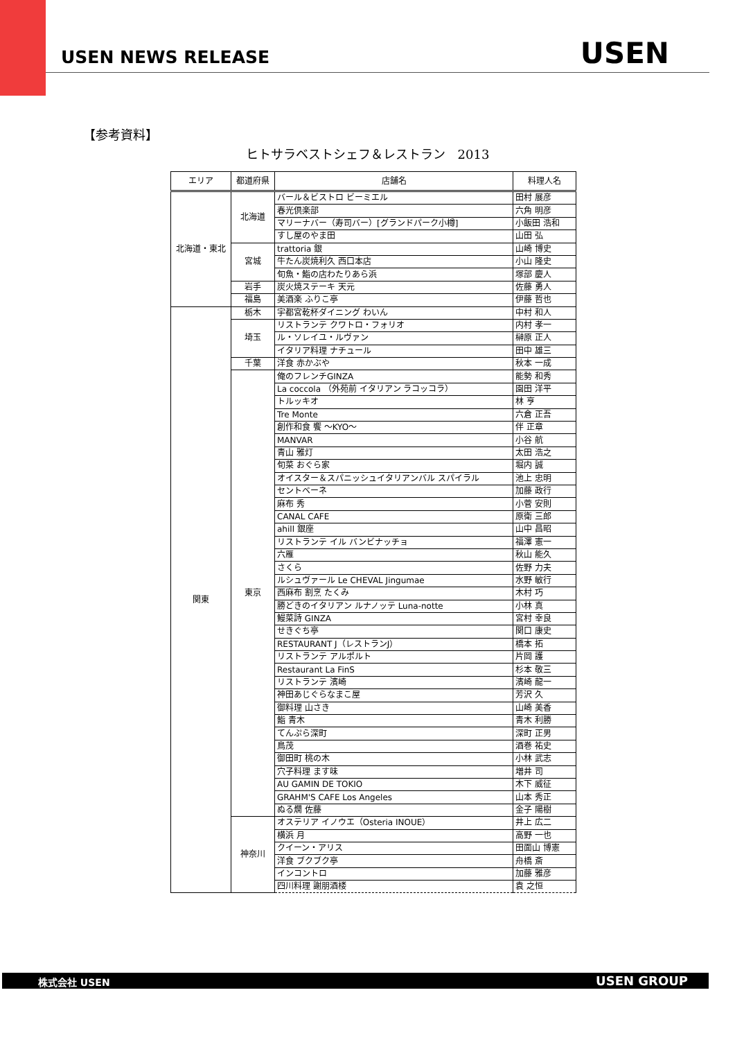USEN NEWS RELEASE USEN
【参考資料】
ヒトサラベストシェフ＆レストラン　2013
| エリア | 都道府県 | 店舗名 | 料理人名 |
| --- | --- | --- | --- |
| 北海道・東北 | 北海道 | バール＆ビストロ ビーミエル | 田村 展彦 |
| | | 春光倶楽部 | 六角 明彦 |
| | | マリーナバー（寿司バー）[グランドパーク小樽] | 小飯田 浩和 |
| | | すし屋のやま田 | 山田 弘 |
| | 宮城 | trattoria 銀 | 山崎 博史 |
| | | 牛たん炭焼利久 西口本店 | 小山 隆史 |
| | | 旬魚・鮨の店わたりあら浜 | 塚部 慶人 |
| | 岩手 | 炭火焼ステーキ 天元 | 佐藤 勇人 |
| | 福島 | 美酒楽 ふりこ亭 | 伊藤 哲也 |
| 関東 | 栃木 | 宇都宮乾杯ダイニング わいん | 中村 和人 |
| | 埼玉 | リストランテ クワトロ・フォリオ | 内村 孝一 |
| | | ル・ソレイユ・ルヴァン | 榊原 正人 |
| | | イタリア料理 ナチュール | 田中 雄三 |
| | 千葉 | 洋食 赤かぶや | 秋本 一成 |
| | 東京 | 俺のフレンチGINZA | 能勢 和秀 |
| | | La coccola （外苑前 イタリアン ラコッコラ） | 園田 洋平 |
| | | トルッキオ | 林 亨 |
| | | Tre Monte | 六倉 正吾 |
| | | 創作和食 饗 ～KYO～ | 伴 正章 |
| | | MANVAR | 小谷 航 |
| | | 青山 雅灯 | 太田 浩之 |
| | | 旬菜 おぐら家 | 堀内 誠 |
| | | オイスター＆スパニッシュイタリアンバル スパイラル | 池上 忠明 |
| | | セントベーネ | 加藤 政行 |
| | | 麻布 秀 | 小菅 安則 |
| | | CANAL CAFE | 原衛 三郎 |
| | | ahill 銀座 | 山中 昌昭 |
| | | リストランテ イル バンビナッチョ | 福澤 憲一 |
| | | 六雁 | 秋山 能久 |
| | | さくら | 佐野 力夫 |
| | | ルシュヴァール Le CHEVAL Jingumae | 水野 敏行 |
| | | 西麻布 割烹 たくみ | 木村 巧 |
| | | 勝どきのイタリアン ルナノッテ Luna-notte | 小林 真 |
| | | 鰻菜詩 GINZA | 宮村 幸良 |
| | | せきぐち亭 | 関口 康史 |
| | | RESTAURANT J（レストランJ） | 橋本 拓 |
| | | リストランテ アルポルト | 片岡 護 |
| | | Restaurant La FinS | 杉本 敬三 |
| | | リストランテ 濱崎 | 濱崎 龍一 |
| | | 神田あじぐらなまこ屋 | 芳沢 久 |
| | | 御料理 山さき | 山崎 美香 |
| | | 鮨 青木 | 青木 利勝 |
| | | てんぷら深町 | 深町 正男 |
| | | 鳥茂 | 酒巻 祐史 |
| | | 御田町 桃の木 | 小林 武志 |
| | | 穴子料理 ます味 | 増井 司 |
| | | AU GAMIN DE TOKIO | 木下 威征 |
| | | GRAHM'S CAFE Los Angeles | 山本 秀正 |
| | | ぬる燗 佐藤 | 金子 陽樹 |
| | 神奈川 | オステリア イノウエ（Osteria INOUE） | 井上 広二 |
| | | 横浜 月 | 高野 一也 |
| | | クイーン・アリス | 田面山 博憲 |
| | | 洋食 ブクブク亭 | 舟橋 斎 |
| | | インコントロ | 加藤 雅彦 |
| | | 四川料理 謝朋酒楼 | 袁 之恒 |
株式会社 USEN USEN GROUP